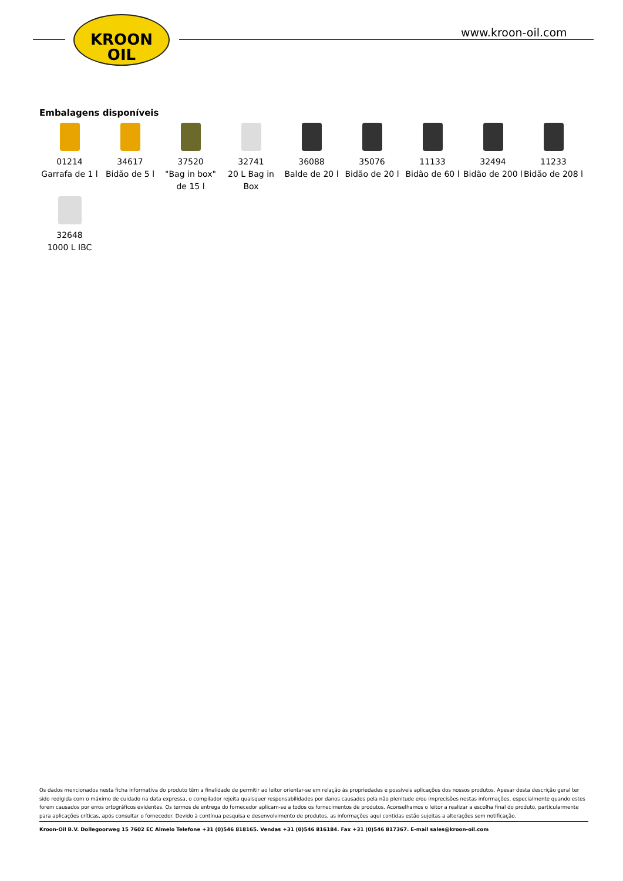KROON
OIL
www.kroon-oil.com
Embalagens disponíveis
01214
Garrafa de 1 l
34617
Bidão de 5 l
37520
"Bag in box" de 15 l
32741
20 L Bag in Box
36088
Balde de 20 l
35076
Bidão de 20 l
11133
Bidão de 60 l
32494
Bidão de 200 l
11233
Bidão de 208 l
32648
1000 L IBC
Os dados mencionados nesta ficha informativa do produto têm a finalidade de permitir ao leitor orientar-se em relação às propriedades e possíveis aplicações dos nossos produtos. Apesar desta descrição geral ter sido redigida com o máximo de cuidado na data expressa, o compilador rejeita quaisquer responsabilidades por danos causados pela não plenitude e/ou imprecisões nestas informações, especialmente quando estes forem causados por erros ortográficos evidentes. Os termos de entrega do fornecedor aplicam-se a todos os fornecimentos de produtos. Aconselhamos o leitor a realizar a escolha final do produto, particularmente para aplicações críticas, após consultar o fornecedor. Devido à contínua pesquisa e desenvolvimento de produtos, as informações aqui contidas estão sujeitas a alterações sem notificação.
Kroon-Oil B.V. Dollegoorweg 15 7602 EC Almelo Telefone +31 (0)546 818165. Vendas +31 (0)546 816184. Fax +31 (0)546 817367. E-mail sales@kroon-oil.com